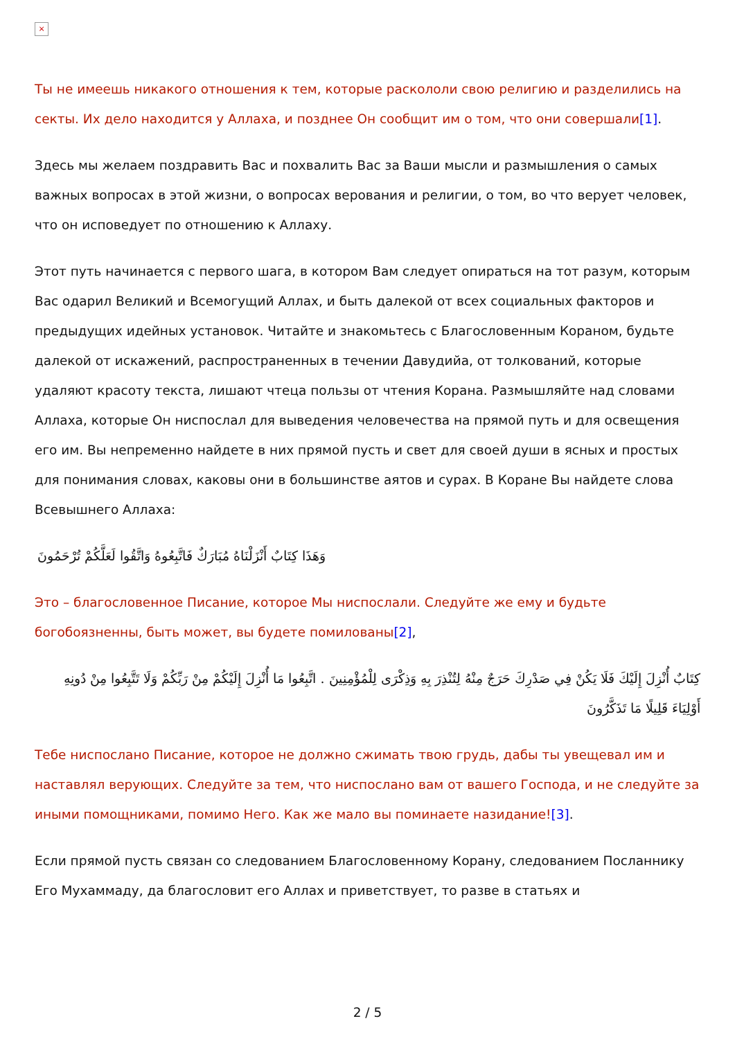×
Ты не имеешь никакого отношения к тем, которые раскололи свою религию и разделились на секты. Их дело находится у Аллаха, и позднее Он сообщит им о том, что они совершали[1].
Здесь мы желаем поздравить Вас и похвалить Вас за Ваши мысли и размышления о самых важных вопросах в этой жизни, о вопросах верования и религии, о том, во что верует человек, что он исповедует по отношению к Аллаху.
Этот путь начинается с первого шага, в котором Вам следует опираться на тот разум, которым Вас одарил Великий и Всемогущий Аллах, и быть далекой от всех социальных факторов и предыдущих идейных установок. Читайте и знакомьтесь с Благословенным Кораном, будьте далекой от искажений, распространенных в течении Давудийа, от толкований, которые удаляют красоту текста, лишают чтеца пользы от чтения Корана. Размышляйте над словами Аллаха, которые Он ниспослал для выведения человечества на прямой путь и для освещения его им. Вы непременно найдете в них прямой пусть и свет для своей души в ясных и простых для понимания словах, каковы они в большинстве аятов и сурах. В Коране Вы найдете слова Всевышнего Аллаха:
وَهَذَا كِتَابٌ أَنْزَلْنَاهُ مُبَارَكٌ فَاتَّبِعُوهُ وَاتَّقُوا لَعَلَّكُمْ تُرْحَمُونَ
Это – благословенное Писание, которое Мы ниспослали. Следуйте же ему и будьте богобоязненны, быть может, вы будете помилованы[2],
كِتَابٌ أُنْزِلَ إِلَيْكَ فَلَا يَكُنْ فِي صَدْرِكَ حَرَجٌ مِنْهُ لِتُنْذِرَ بِهِ وَذِكْرَى لِلْمُؤْمِنِينَ . اتَّبِعُوا مَا أُنْزِلَ إِلَيْكُمْ مِنْ رَبِّكُمْ وَلَا تَتَّبِعُوا مِنْ دُونِهِ أَوْلِيَاءَ قَلِيلًا مَا تَذَكَّرُونَ
Тебе ниспослано Писание, которое не должно сжимать твою грудь, дабы ты увещевал им и наставлял верующих. Следуйте за тем, что ниспослано вам от вашего Господа, и не следуйте за иными помощниками, помимо Него. Как же мало вы поминаете назидание![3].
Если прямой пусть связан со следованием Благословенному Корану, следованием Посланнику Его Мухаммаду, да благословит его Аллах и приветствует, то разве в статьях и
2 / 5